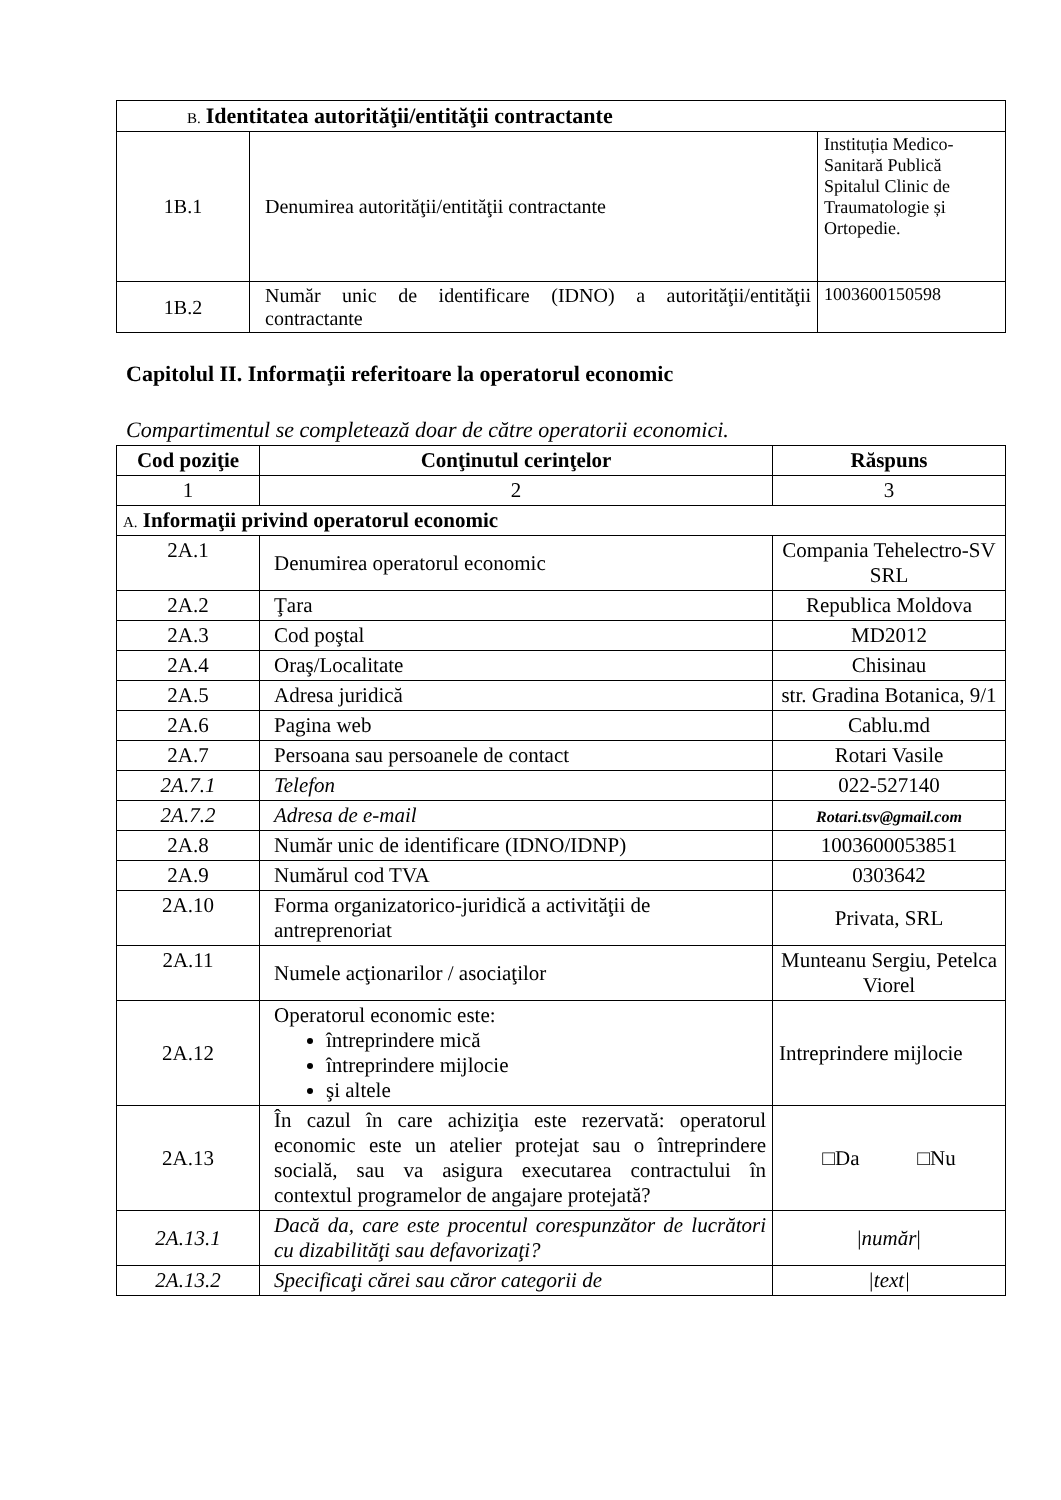| B. Identitatea autorităţii/entităţii contractante | | |
| 1B.1 | Denumirea autorităţii/entităţii contractante | Instituția Medico-Sanitară Publică Spitalul Clinic de Traumatologie și Ortopedie. |
| 1B.2 | Număr unic de identificare (IDNO) a autorităţii/entităţii contractante | 1003600150598 |
Capitolul II. Informaţii referitoare la operatorul economic
Compartimentul se completează doar de către operatorii economici.
| Cod poziţie | Conţinutul cerinţelor | Răspuns |
| --- | --- | --- |
| 1 | 2 | 3 |
| A. Informaţii privind operatorul economic | | |
| 2A.1 | Denumirea operatorul economic | Compania Tehelectro-SV SRL |
| 2A.2 | Ţara | Republica Moldova |
| 2A.3 | Cod poştal | MD2012 |
| 2A.4 | Oraş/Localitate | Chisinau |
| 2A.5 | Adresa juridică | str. Gradina Botanica, 9/1 |
| 2A.6 | Pagina web | Cablu.md |
| 2A.7 | Persoana sau persoanele de contact | Rotari Vasile |
| 2A.7.1 | Telefon | 022-527140 |
| 2A.7.2 | Adresa de e-mail | Rotari.tsv@gmail.com |
| 2A.8 | Număr unic de identificare (IDNO/IDNP) | 1003600053851 |
| 2A.9 | Numărul cod TVA | 0303642 |
| 2A.10 | Forma organizatorico-juridică a activităţii de antreprenoriat | Privata, SRL |
| 2A.11 | Numele acţionarilor / asociaţilor | Munteanu Sergiu, Petelca Viorel |
| 2A.12 | Operatorul economic este: întreprindere mică întreprindere mijlocie şi altele | Intreprindere mijlocie |
| 2A.13 | În cazul în care achiziţia este rezervată: operatorul economic este un atelier protejat sau o întreprindere socială, sau va asigura executarea contractului în contextul programelor de angajare protejată? | □Da □Nu |
| 2A.13.1 | Dacă da, care este procentul corespunzător de lucrători cu dizabilităţi sau defavorizaţi? | / număr / |
| 2A.13.2 | Specificaţi cărei sau căror categorii de | /text/ |